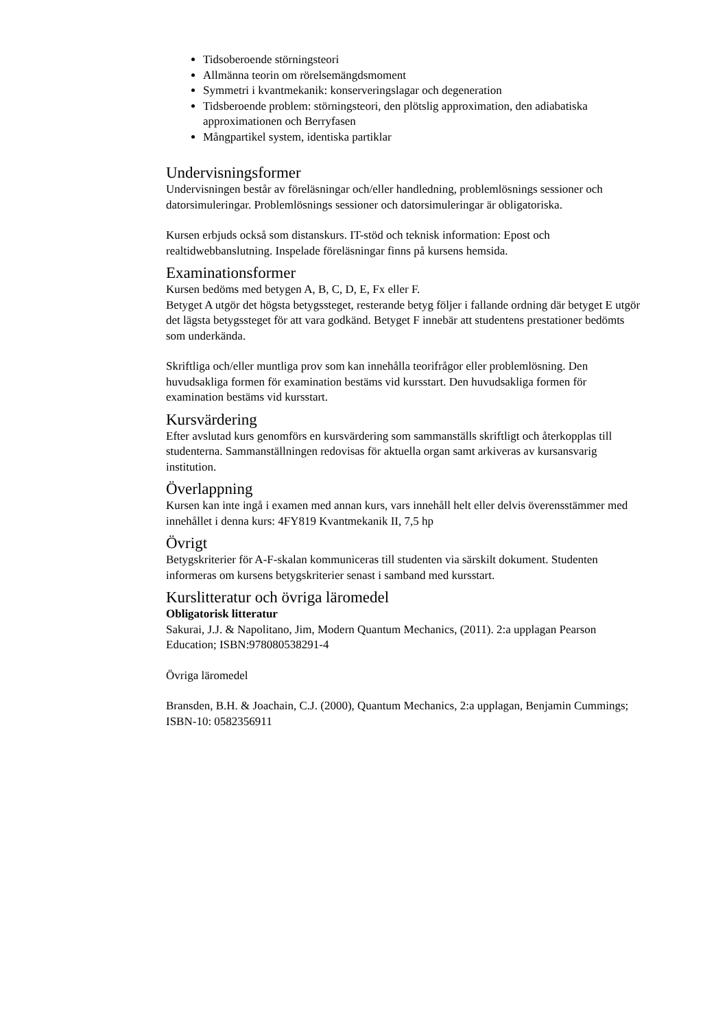Tidsoberoende störningsteori
Allmänna teorin om rörelsemängdsmoment
Symmetri i kvantmekanik: konserveringslagar och degeneration
Tidsberoende problem: störningsteori, den plötslig approximation, den adiabatiska approximationen och Berryfasen
Mångpartikel system, identiska partiklar
Undervisningsformer
Undervisningen består av föreläsningar och/eller handledning, problemlösnings sessioner och datorsimuleringar. Problemlösnings sessioner och datorsimuleringar är obligatoriska.
Kursen erbjuds också som distanskurs. IT-stöd och teknisk information: Epost och realtidwebbanslutning. Inspelade föreläsningar finns på kursens hemsida.
Examinationsformer
Kursen bedöms med betygen A, B, C, D, E, Fx eller F.
Betyget A utgör det högsta betygssteget, resterande betyg följer i fallande ordning där betyget E utgör det lägsta betygssteget för att vara godkänd. Betyget F innebär att studentens prestationer bedömts som underkända.
Skriftliga och/eller muntliga prov som kan innehålla teorifrågor eller problemlösning. Den huvudsakliga formen för examination bestäms vid kursstart. Den huvudsakliga formen för examination bestäms vid kursstart.
Kursvärdering
Efter avslutad kurs genomförs en kursvärdering som sammanställs skriftligt och återkopplas till studenterna. Sammanställningen redovisas för aktuella organ samt arkiveras av kursansvarig institution.
Överlappning
Kursen kan inte ingå i examen med annan kurs, vars innehåll helt eller delvis överensstämmer med innehållet i denna kurs: 4FY819 Kvantmekanik II, 7,5 hp
Övrigt
Betygskriterier för A-F-skalan kommuniceras till studenten via särskilt dokument. Studenten informeras om kursens betygskriterier senast i samband med kursstart.
Kurslitteratur och övriga läromedel
Obligatorisk litteratur
Sakurai, J.J. & Napolitano, Jim, Modern Quantum Mechanics, (2011). 2:a upplagan Pearson Education; ISBN:978080538291-4
Övriga läromedel
Bransden, B.H. & Joachain, C.J. (2000), Quantum Mechanics, 2:a upplagan, Benjamin Cummings; ISBN-10: 0582356911